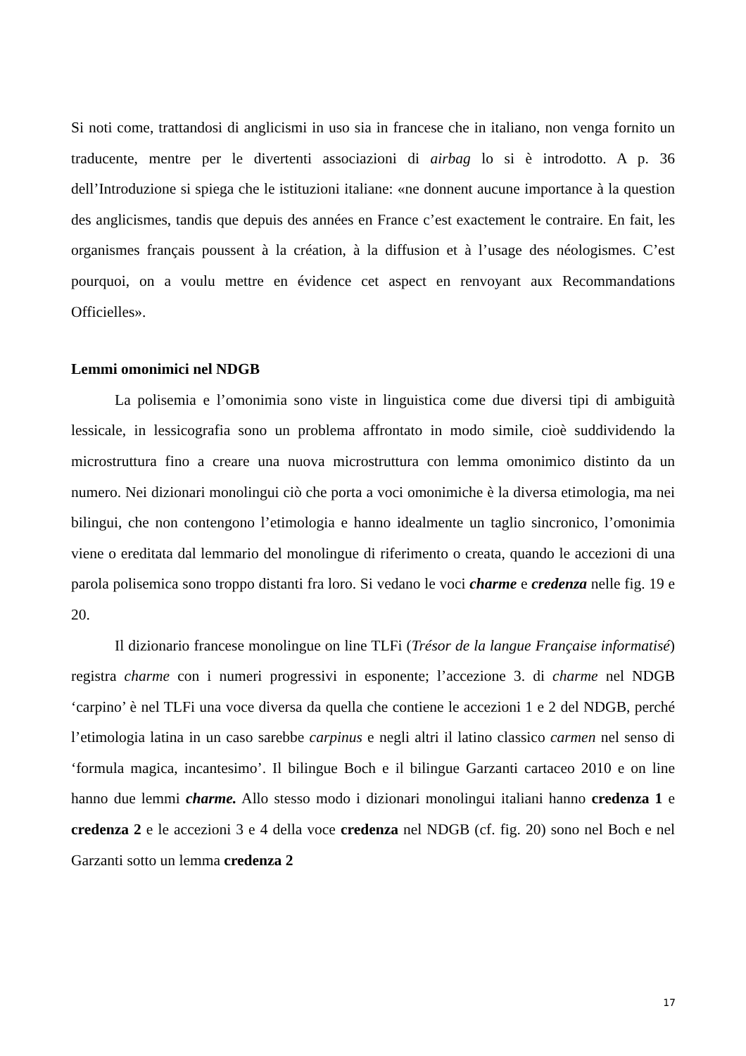Si noti come, trattandosi di anglicismi in uso sia in francese che in italiano, non venga fornito un traducente, mentre per le divertenti associazioni di airbag lo si è introdotto. A p. 36 dell’Introduzione si spiega che le istituzioni italiane: «ne donnent aucune importance à la question des anglicismes, tandis que depuis des années en France c’est exactement le contraire. En fait, les organismes français poussent à la création, à la diffusion et à l’usage des néologismes. C’est pourquoi, on a voulu mettre en évidence cet aspect en renvoyant aux Recommandations Officielles».
Lemmi omonimici nel NDGB
La polisemia e l’omonimia sono viste in linguistica come due diversi tipi di ambiguità lessicale, in lessicografia sono un problema affrontato in modo simile, cioè suddividendo la microstruttura fino a creare una nuova microstruttura con lemma omonimico distinto da un numero. Nei dizionari monolingui ciò che porta a voci omonimiche è la diversa etimologia, ma nei bilingui, che non contengono l’etimologia e hanno idealmente un taglio sincronico, l’omonimia viene o ereditata dal lemmario del monolingue di riferimento o creata, quando le accezioni di una parola polisemica sono troppo distanti fra loro. Si vedano le voci charme e credenza nelle fig. 19 e 20.
Il dizionario francese monolingue on line TLFi (Trésor de la langue Française informatisé) registra charme con i numeri progressivi in esponente; l’accezione 3. di charme nel NDGB ‘carpino’ è nel TLFi una voce diversa da quella che contiene le accezioni 1 e 2 del NDGB, perché l’etimologia latina in un caso sarebbe carpinus e negli altri il latino classico carmen nel senso di ‘formula magica, incantesimo’. Il bilingue Boch e il bilingue Garzanti cartaceo 2010 e on line hanno due lemmi charme. Allo stesso modo i dizionari monolingui italiani hanno credenza 1 e credenza 2 e le accezioni 3 e 4 della voce credenza nel NDGB (cf. fig. 20) sono nel Boch e nel Garzanti sotto un lemma credenza 2
17